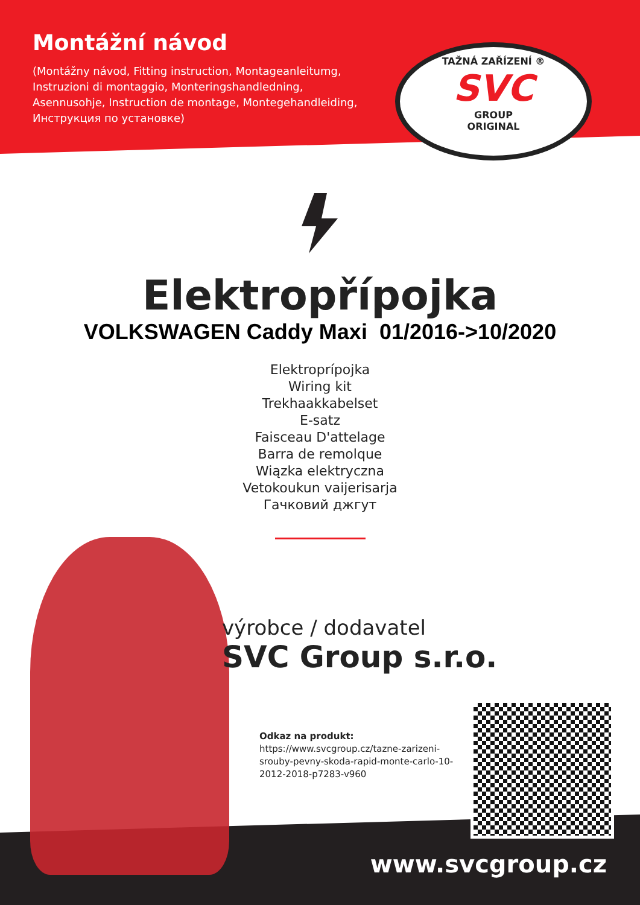Montážní návod
(Montážny návod, Fitting instruction, Montageanleitumg, Instruzioni di montaggio, Monteringshandledning, Asennusohje, Instruction de montage, Montegehandleiding, Инструкция по установке)
TAŽNÁ ZAŘÍZENÍ ®
SVC
GROUP
ORIGINAL
Elektropřípojka
VOLKSWAGEN Caddy Maxi 01/2016->10/2020
Elektroprípojka
Wiring kit
Trekhaakkabelset
E-satz
Faisceau D'attelage
Barra de remolque
Wiązka elektryczna
Vetokoukun vaijerisarja
Гачковий джгут
výrobce / dodavatel
SVC Group s.r.o.
Odkaz na produkt:
https://www.svcgroup.cz/tazne-zarizeni-srouby-pevny-skoda-rapid-monte-carlo-10-2012-2018-p7283-v960
www.svcgroup.cz